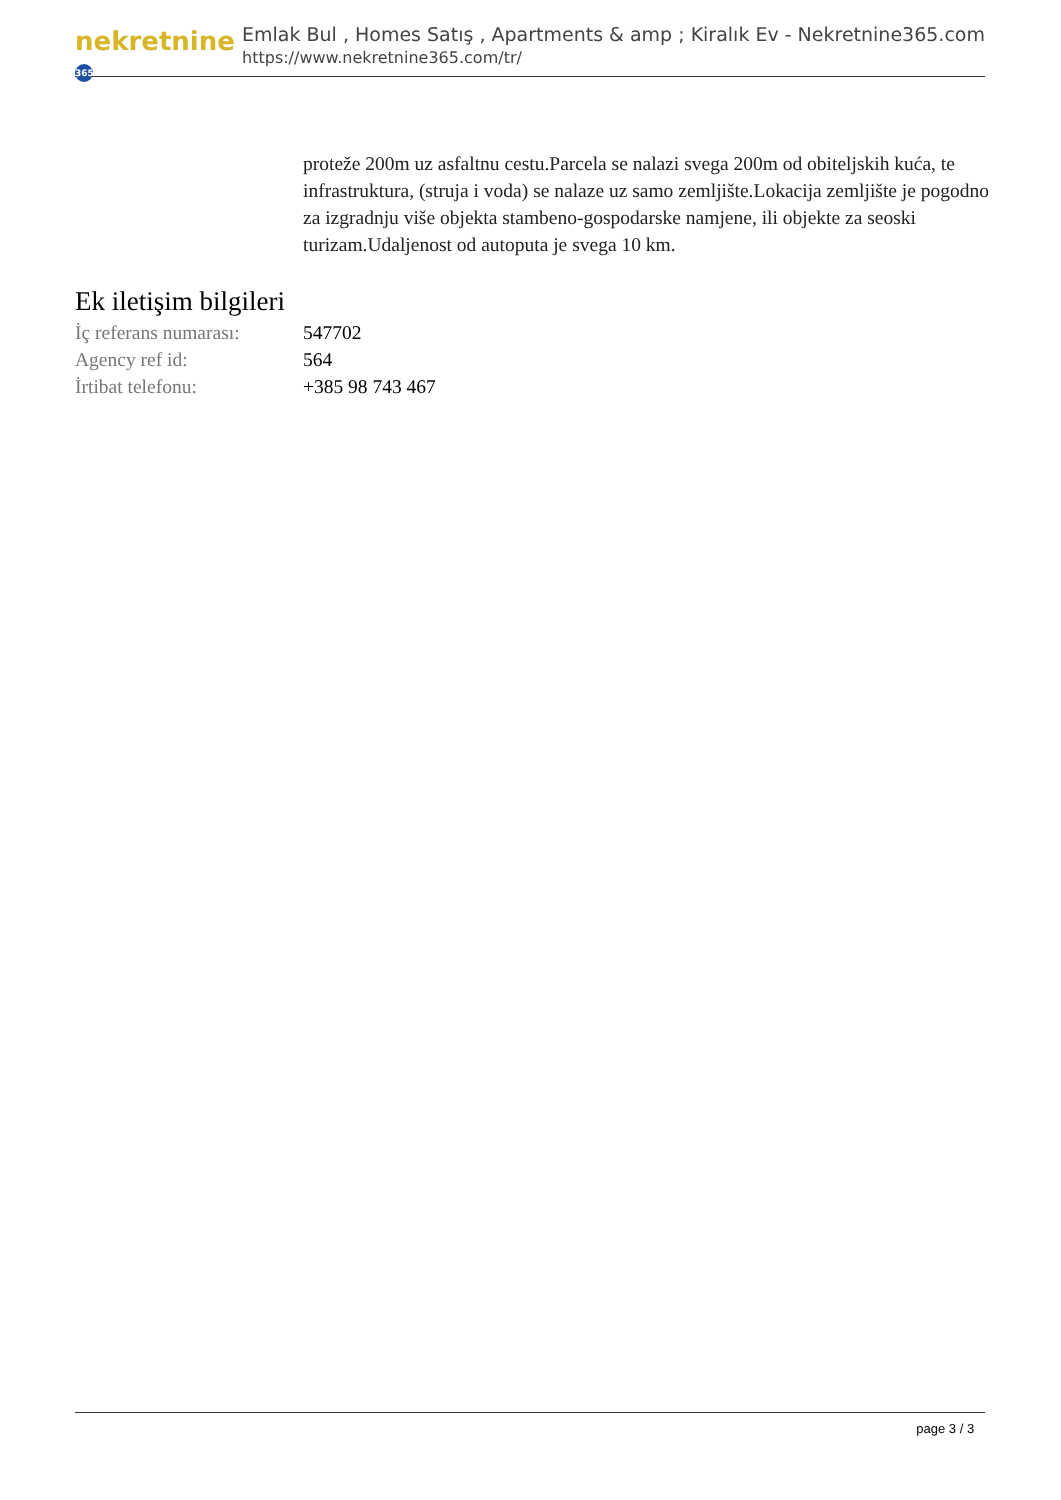nekretnine 365
Emlak Bul , Homes Satış , Apartments & amp ; Kiralık Ev - Nekretnine365.com
https://www.nekretnine365.com/tr/
proteže 200m uz asfaltnu cestu.Parcela se nalazi svega 200m od obiteljskih kuća, te infrastruktura, (struja i voda) se nalaze uz samo zemljište.Lokacija zemljište je pogodno za izgradnju više objekta stambeno-gospodarske namjene, ili objekte za seoski turizam.Udaljenost od autoputa je svega 10 km.
Ek iletişim bilgileri
| İç referans numarası: | 547702 |
| Agency ref id: | 564 |
| İrtibat telefonu: | +385 98 743 467 |
page 3 / 3